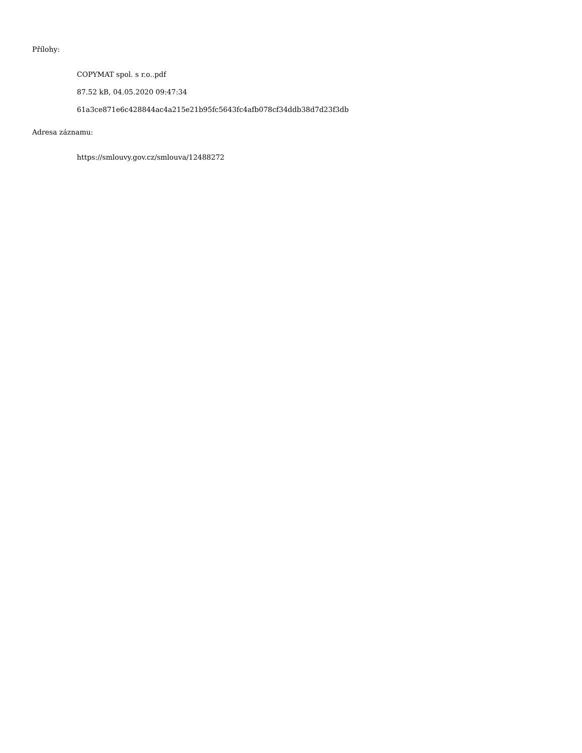Přílohy:
COPYMAT spol. s r.o..pdf
87.52 kB, 04.05.2020 09:47:34
61a3ce871e6c428844ac4a215e21b95fc5643fc4afb078cf34ddb38d7d23f3db
Adresa záznamu:
https://smlouvy.gov.cz/smlouva/12488272